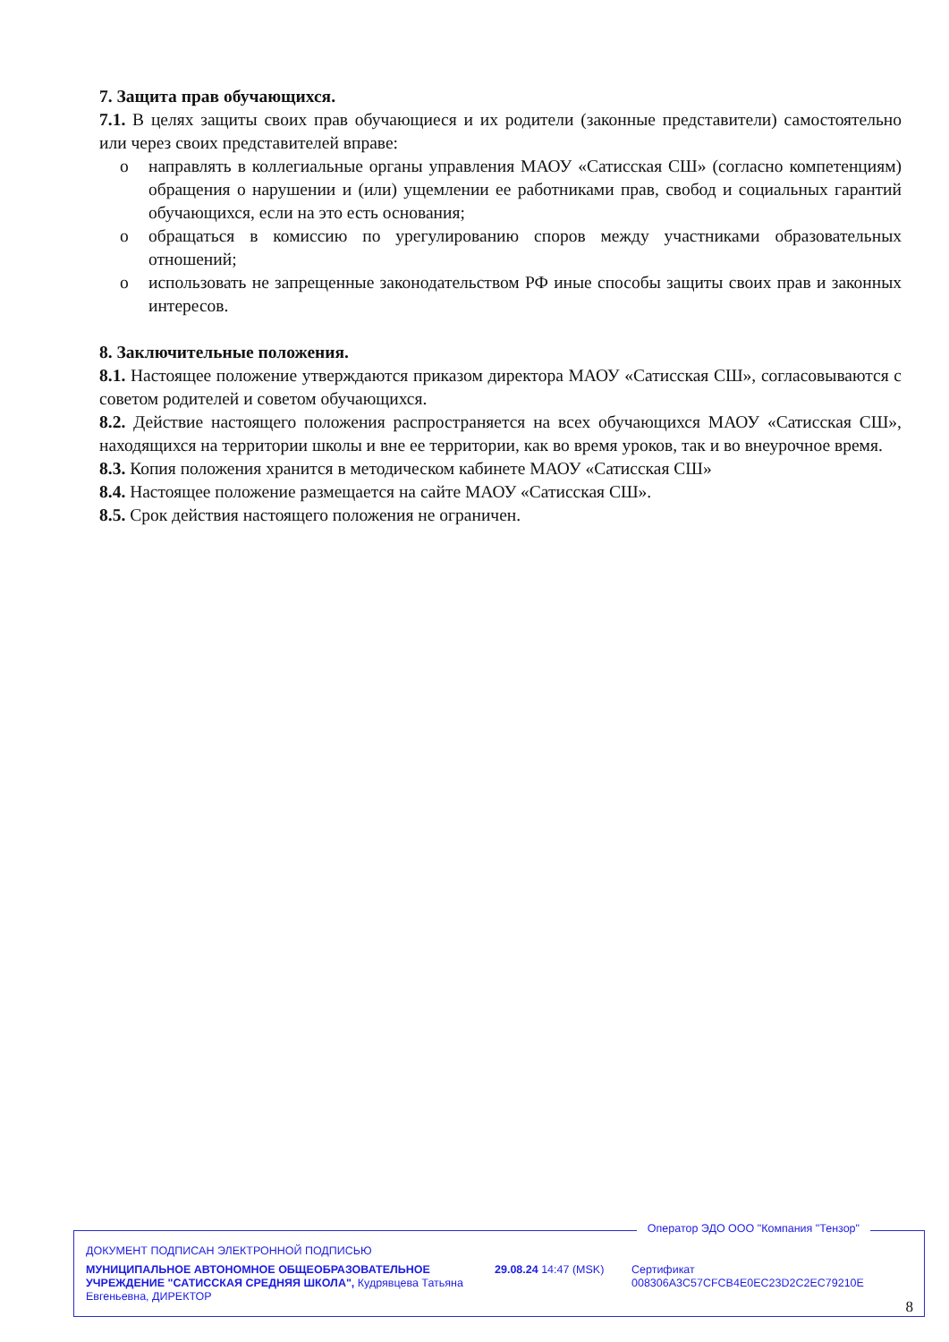7. Защита прав обучающихся.
7.1. В целях защиты своих прав обучающиеся и их родители (законные представители) самостоятельно или через своих представителей вправе:
o направлять в коллегиальные органы управления МАОУ «Сатисская СШ» (согласно компетенциям) обращения о нарушении и (или) ущемлении ее работниками прав, свобод и социальных гарантий обучающихся, если на это есть основания;
o обращаться в комиссию по урегулированию споров между участниками образовательных отношений;
o использовать не запрещенные законодательством РФ иные способы защиты своих прав и законных интересов.
8. Заключительные положения.
8.1. Настоящее положение утверждаются приказом директора МАОУ «Сатисская СШ», согласовываются с советом родителей и советом обучающихся.
8.2. Действие настоящего положения распространяется на всех обучающихся МАОУ «Сатисская СШ», находящихся на территории школы и вне ее территории, как во время уроков, так и во внеурочное время.
8.3. Копия положения хранится в методическом кабинете МАОУ «Сатисская СШ»
8.4. Настоящее положение размещается на сайте МАОУ «Сатисская СШ».
8.5. Срок действия настоящего положения не ограничен.
Оператор ЭДО ООО "Компания "Тензор"
ДОКУМЕНТ ПОДПИСАН ЭЛЕКТРОННОЙ ПОДПИСЬЮ
МУНИЦИПАЛЬНОЕ АВТОНОМНОЕ ОБЩЕОБРАЗОВАТЕЛЬНОЕ УЧРЕЖДЕНИЕ "САТИССКАЯ СРЕДНЯЯ ШКОЛА", Кудрявцева Татьяна Евгеньевна, ДИРЕКТОР
29.08.24 14:47 (MSK)
Сертификат 008306A3C57CFCB4E0EC23D2C2EC79210E
8